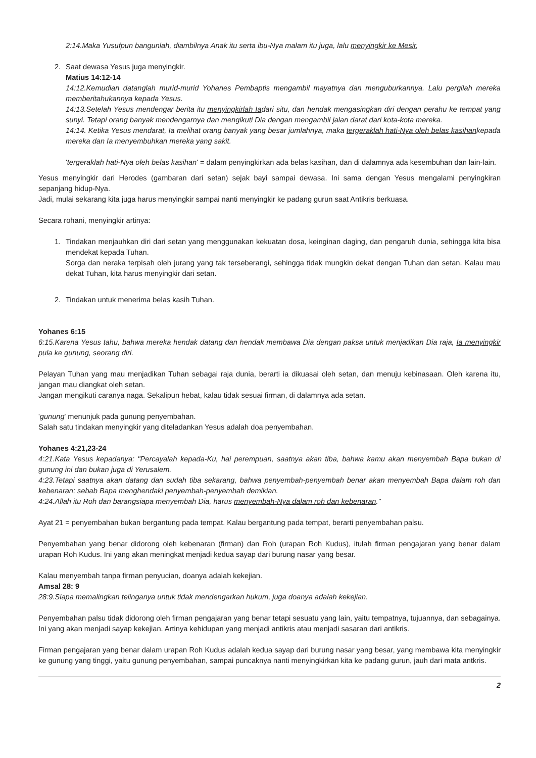2:14.Maka Yusufpun bangunlah, diambilnya Anak itu serta ibu-Nya malam itu juga, lalu menyingkir ke Mesir,
2. Saat dewasa Yesus juga menyingkir.
Matius 14:12-14
14:12.Kemudian datanglah murid-murid Yohanes Pembaptis mengambil mayatnya dan menguburkannya. Lalu pergilah mereka memberitahukannya kepada Yesus.
14:13.Setelah Yesus mendengar berita itu menyingkirlah Iadari situ, dan hendak mengasingkan diri dengan perahu ke tempat yang sunyi. Tetapi orang banyak mendengarnya dan mengikuti Dia dengan mengambil jalan darat dari kota-kota mereka.
14:14. Ketika Yesus mendarat, Ia melihat orang banyak yang besar jumlahnya, maka tergeraklah hati-Nya oleh belas kasihankepada mereka dan Ia menyembuhkan mereka yang sakit.
'tergeraklah hati-Nya oleh belas kasihan' = dalam penyingkirkan ada belas kasihan, dan di dalamnya ada kesembuhan dan lain-lain.
Yesus menyingkir dari Herodes (gambaran dari setan) sejak bayi sampai dewasa. Ini sama dengan Yesus mengalami penyingkiran sepanjang hidup-Nya.
Jadi, mulai sekarang kita juga harus menyingkir sampai nanti menyingkir ke padang gurun saat Antikris berkuasa.
Secara rohani, menyingkir artinya:
1. Tindakan menjauhkan diri dari setan yang menggunakan kekuatan dosa, keinginan daging, dan pengaruh dunia, sehingga kita bisa mendekat kepada Tuhan.
Sorga dan neraka terpisah oleh jurang yang tak terseberangi, sehingga tidak mungkin dekat dengan Tuhan dan setan. Kalau mau dekat Tuhan, kita harus menyingkir dari setan.
2. Tindakan untuk menerima belas kasih Tuhan.
Yohanes 6:15
6:15.Karena Yesus tahu, bahwa mereka hendak datang dan hendak membawa Dia dengan paksa untuk menjadikan Dia raja, Ia menyingkir pula ke gunung, seorang diri.
Pelayan Tuhan yang mau menjadikan Tuhan sebagai raja dunia, berarti ia dikuasai oleh setan, dan menuju kebinasaan. Oleh karena itu, jangan mau diangkat oleh setan.
Jangan mengikuti caranya naga. Sekalipun hebat, kalau tidak sesuai firman, di dalamnya ada setan.
'gunung' menunjuk pada gunung penyembahan.
Salah satu tindakan menyingkir yang diteladankan Yesus adalah doa penyembahan.
Yohanes 4:21,23-24
4:21.Kata Yesus kepadanya: "Percayalah kepada-Ku, hai perempuan, saatnya akan tiba, bahwa kamu akan menyembah Bapa bukan di gunung ini dan bukan juga di Yerusalem.
4:23.Tetapi saatnya akan datang dan sudah tiba sekarang, bahwa penyembah-penyembah benar akan menyembah Bapa dalam roh dan kebenaran; sebab Bapa menghendaki penyembah-penyembah demikian.
4:24.Allah itu Roh dan barangsiapa menyembah Dia, harus menyembah-Nya dalam roh dan kebenaran."
Ayat 21 = penyembahan bukan bergantung pada tempat. Kalau bergantung pada tempat, berarti penyembahan palsu.
Penyembahan yang benar didorong oleh kebenaran (firman) dan Roh (urapan Roh Kudus), itulah firman pengajaran yang benar dalam urapan Roh Kudus. Ini yang akan meningkat menjadi kedua sayap dari burung nasar yang besar.
Kalau menyembah tanpa firman penyucian, doanya adalah kekejian.
Amsal 28: 9
28:9.Siapa memalingkan telinganya untuk tidak mendengarkan hukum, juga doanya adalah kekejian.
Penyembahan palsu tidak didorong oleh firman pengajaran yang benar tetapi sesuatu yang lain, yaitu tempatnya, tujuannya, dan sebagainya. Ini yang akan menjadi sayap kekejian. Artinya kehidupan yang menjadi antikris atau menjadi sasaran dari antikris.
Firman pengajaran yang benar dalam urapan Roh Kudus adalah kedua sayap dari burung nasar yang besar, yang membawa kita menyingkir ke gunung yang tinggi, yaitu gunung penyembahan, sampai puncaknya nanti menyingkirkan kita ke padang gurun, jauh dari mata antkris.
2